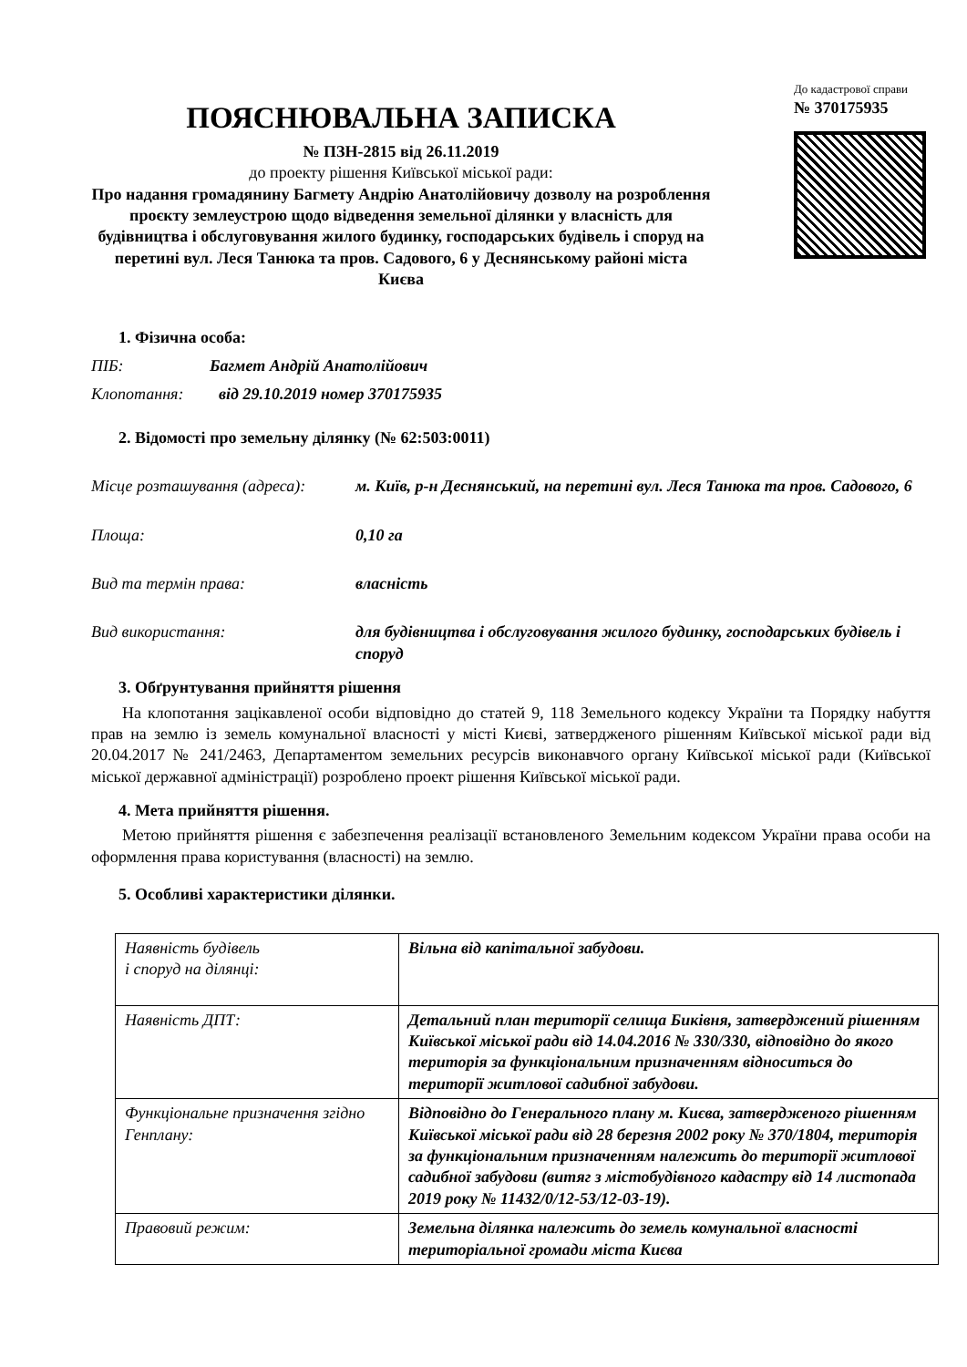ПОЯСНЮВАЛЬНА ЗАПИСКА
№ ПЗН-2815 від 26.11.2019
до проекту рішення Київської міської ради:
Про надання громадянину Багмету Андрію Анатолійовичу дозволу на розроблення проєкту землеустрою щодо відведення земельної ділянки у власність для будівництва і обслуговування жилого будинку, господарських будівель і споруд на перетині вул. Леся Танюка та пров. Садового, 6 у Деснянському районі міста Києва
До кадастрової справи
№ 370175935
1. Фізична особа:
ПІБ: Багмет Андрій Анатолійович
Клопотання: від 29.10.2019 номер 370175935
2. Відомості про земельну ділянку (№ 62:503:0011)
Місце розташування (адреса):
м. Київ, р-н Деснянський, на перетині вул. Леся Танюка та пров. Садового, 6
Площа: 0,10 га
Вид та термін права: власність
Вид використання: для будівництва і обслуговування жилого будинку, господарських будівель і споруд
3. Обґрунтування прийняття рішення
На клопотання зацікавленої особи відповідно до статей 9, 118 Земельного кодексу України та Порядку набуття прав на землю із земель комунальної власності у місті Києві, затвердженого рішенням Київської міської ради від 20.04.2017 № 241/2463, Департаментом земельних ресурсів виконавчого органу Київської міської ради (Київської міської державної адміністрації) розроблено проект рішення Київської міської ради.
4. Мета прийняття рішення.
Метою прийняття рішення є забезпечення реалізації встановленого Земельним кодексом України права особи на оформлення права користування (власності) на землю.
5. Особливі характеристики ділянки.
| Наявність будівель і споруд на ділянці: | Вільна від капітальної забудови. |
| Наявність ДПТ: | Детальний план території селища Биківня, затверджений рішенням Київської міської ради від 14.04.2016 № 330/330, відповідно до якого територія за функціональним призначенням відноситься до території житлової садибної забудови. |
| Функціональне призначення згідно Генплану: | Відповідно до Генерального плану м. Києва, затвердженого рішенням Київської міської ради від 28 березня 2002 року № 370/1804, територія за функціональним призначенням належить до території житлової садибної забудови (витяг з містобудівного кадастру від 14 листопада 2019 року № 11432/0/12-53/12-03-19). |
| Правовий режим: | Земельна ділянка належить до земель комунальної власності територіальної громади міста Києва |